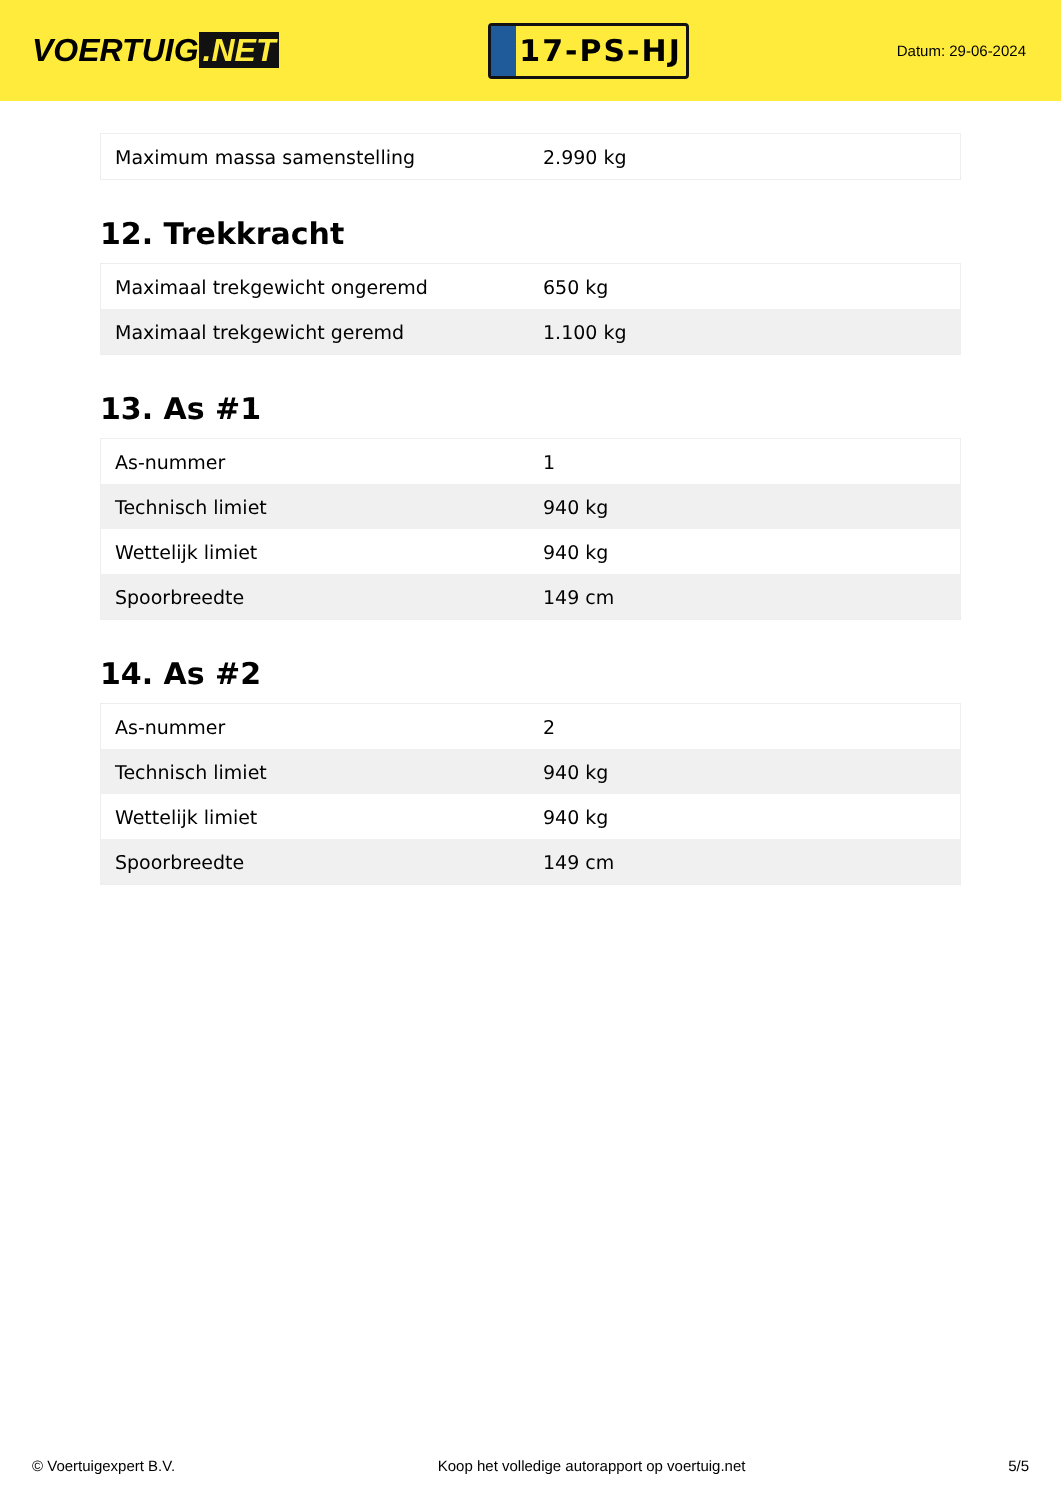VOERTUIG.NET
17-PS-HJ
Datum: 29-06-2024
| Maximum massa samenstelling | 2.990 kg |
12. Trekkracht
| Maximaal trekgewicht ongeremd | 650 kg |
| Maximaal trekgewicht geremd | 1.100 kg |
13. As #1
| As-nummer | 1 |
| Technisch limiet | 940 kg |
| Wettelijk limiet | 940 kg |
| Spoorbreedte | 149 cm |
14. As #2
| As-nummer | 2 |
| Technisch limiet | 940 kg |
| Wettelijk limiet | 940 kg |
| Spoorbreedte | 149 cm |
© Voertuigexpert B.V. Koop het volledige autorapport op voertuig.net 5/5